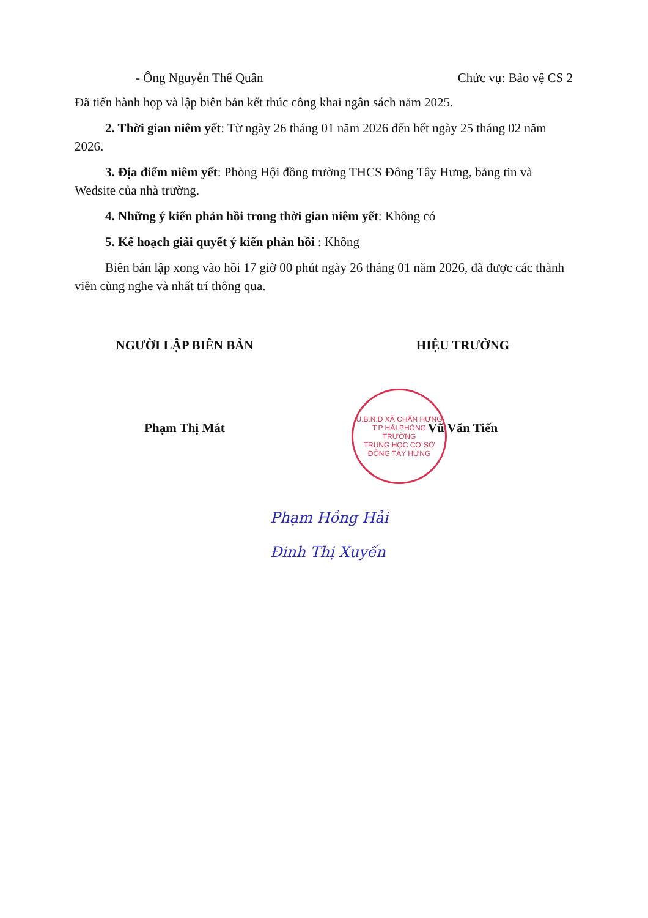- Ông Nguyễn Thế Quân Chức vụ: Bảo vệ CS 2
Đã tiến hành họp và lập biên bản kết thúc công khai ngân sách năm 2025.
2. Thời gian niêm yết: Từ ngày 26 tháng 01 năm 2026 đến hết ngày 25 tháng 02 năm 2026.
3. Địa điểm niêm yết: Phòng Hội đồng trường THCS Đông Tây Hưng, bảng tin và Wedsite của nhà trường.
4. Những ý kiến phản hồi trong thời gian niêm yết: Không có
5. Kế hoạch giải quyết ý kiến phản hồi : Không
Biên bản lập xong vào hồi 17 giờ 00 phút ngày 26 tháng 01 năm 2026, đã được các thành viên cùng nghe và nhất trí thông qua.
NGƯỜI LẬP BIÊN BẢN HIỆU TRƯỞNG
Phạm Thị Mát Vũ Văn Tiến
Phạm Hồng Hải
Đinh Thị Xuyến
U.B.N.D XÃ CHẤN HƯNG T.P HẢI PHÒNG
TRƯỜNG
TRUNG HỌC CƠ SỞ
ĐÔNG TÂY HƯNG